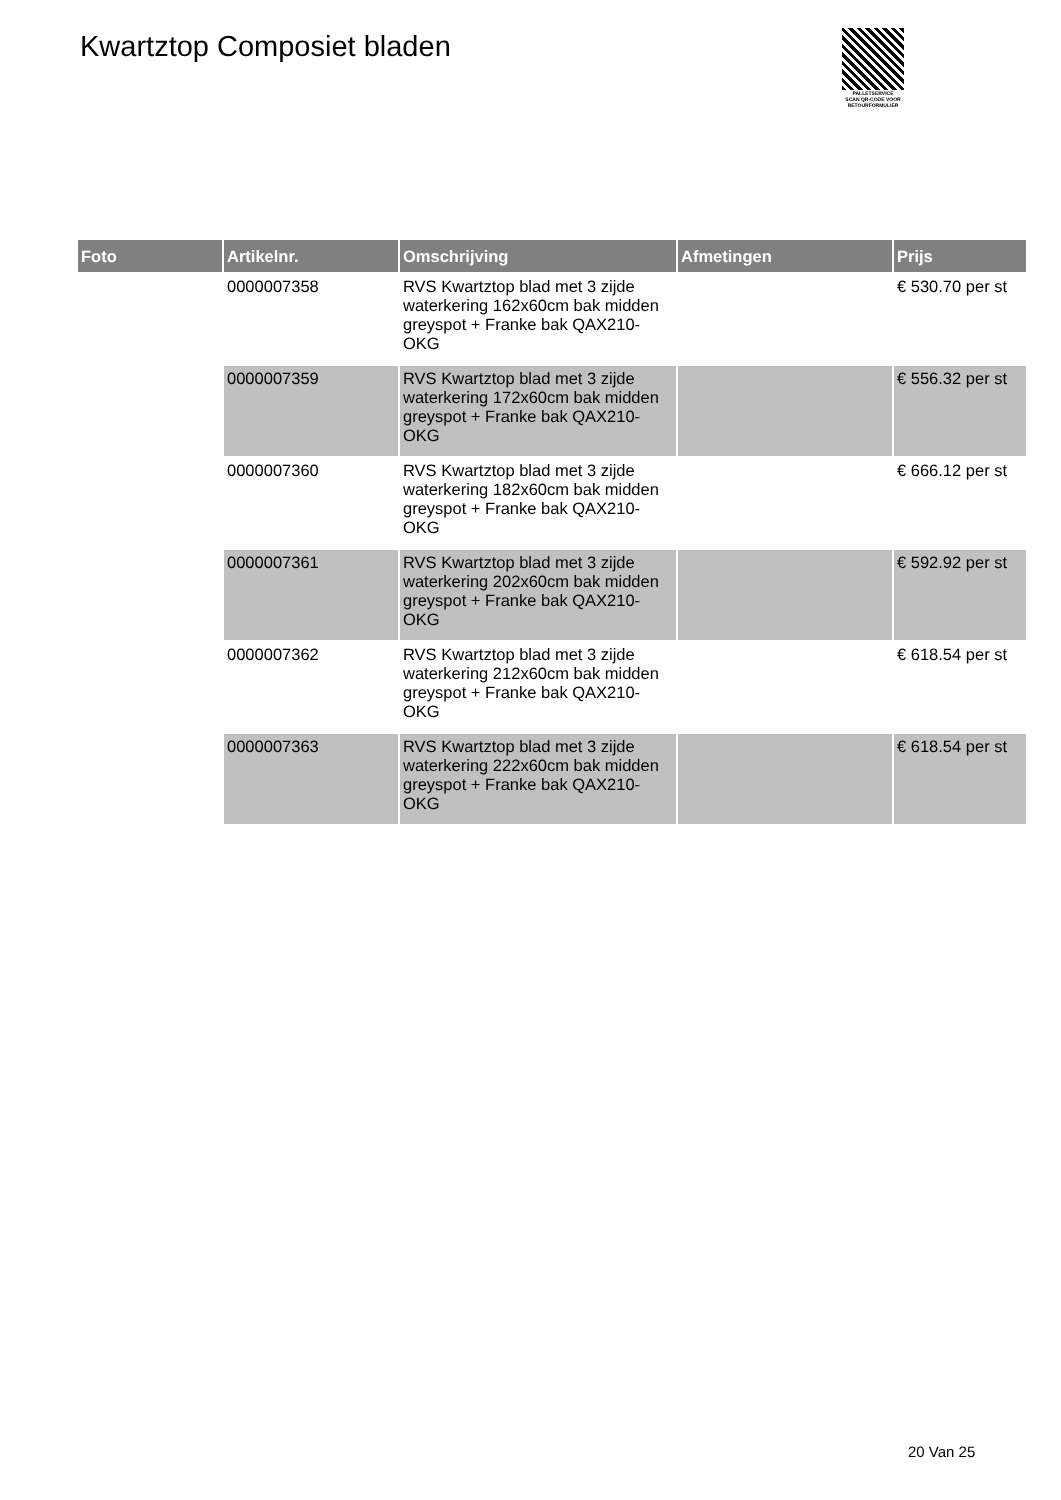Kwartztop Composiet bladen
PALLETSERVICE
SCAN QR-CODE VOOR
RETOURFORMULIER
| Foto | Artikelnr. | Omschrijving | Afmetingen | Prijs |
| --- | --- | --- | --- | --- |
| | 0000007358 | RVS Kwartztop blad met 3 zijde waterkering 162x60cm bak midden greyspot + Franke bak QAX210-OKG | | € 530.70 per st |
| | 0000007359 | RVS Kwartztop blad met 3 zijde waterkering 172x60cm bak midden greyspot + Franke bak QAX210-OKG | | € 556.32 per st |
| | 0000007360 | RVS Kwartztop blad met 3 zijde waterkering 182x60cm bak midden greyspot + Franke bak QAX210-OKG | | € 666.12 per st |
| | 0000007361 | RVS Kwartztop blad met 3 zijde waterkering 202x60cm bak midden greyspot + Franke bak QAX210-OKG | | € 592.92 per st |
| | 0000007362 | RVS Kwartztop blad met 3 zijde waterkering 212x60cm bak midden greyspot + Franke bak QAX210-OKG | | € 618.54 per st |
| | 0000007363 | RVS Kwartztop blad met 3 zijde waterkering 222x60cm bak midden greyspot + Franke bak QAX210-OKG | | € 618.54 per st |
20 Van 25